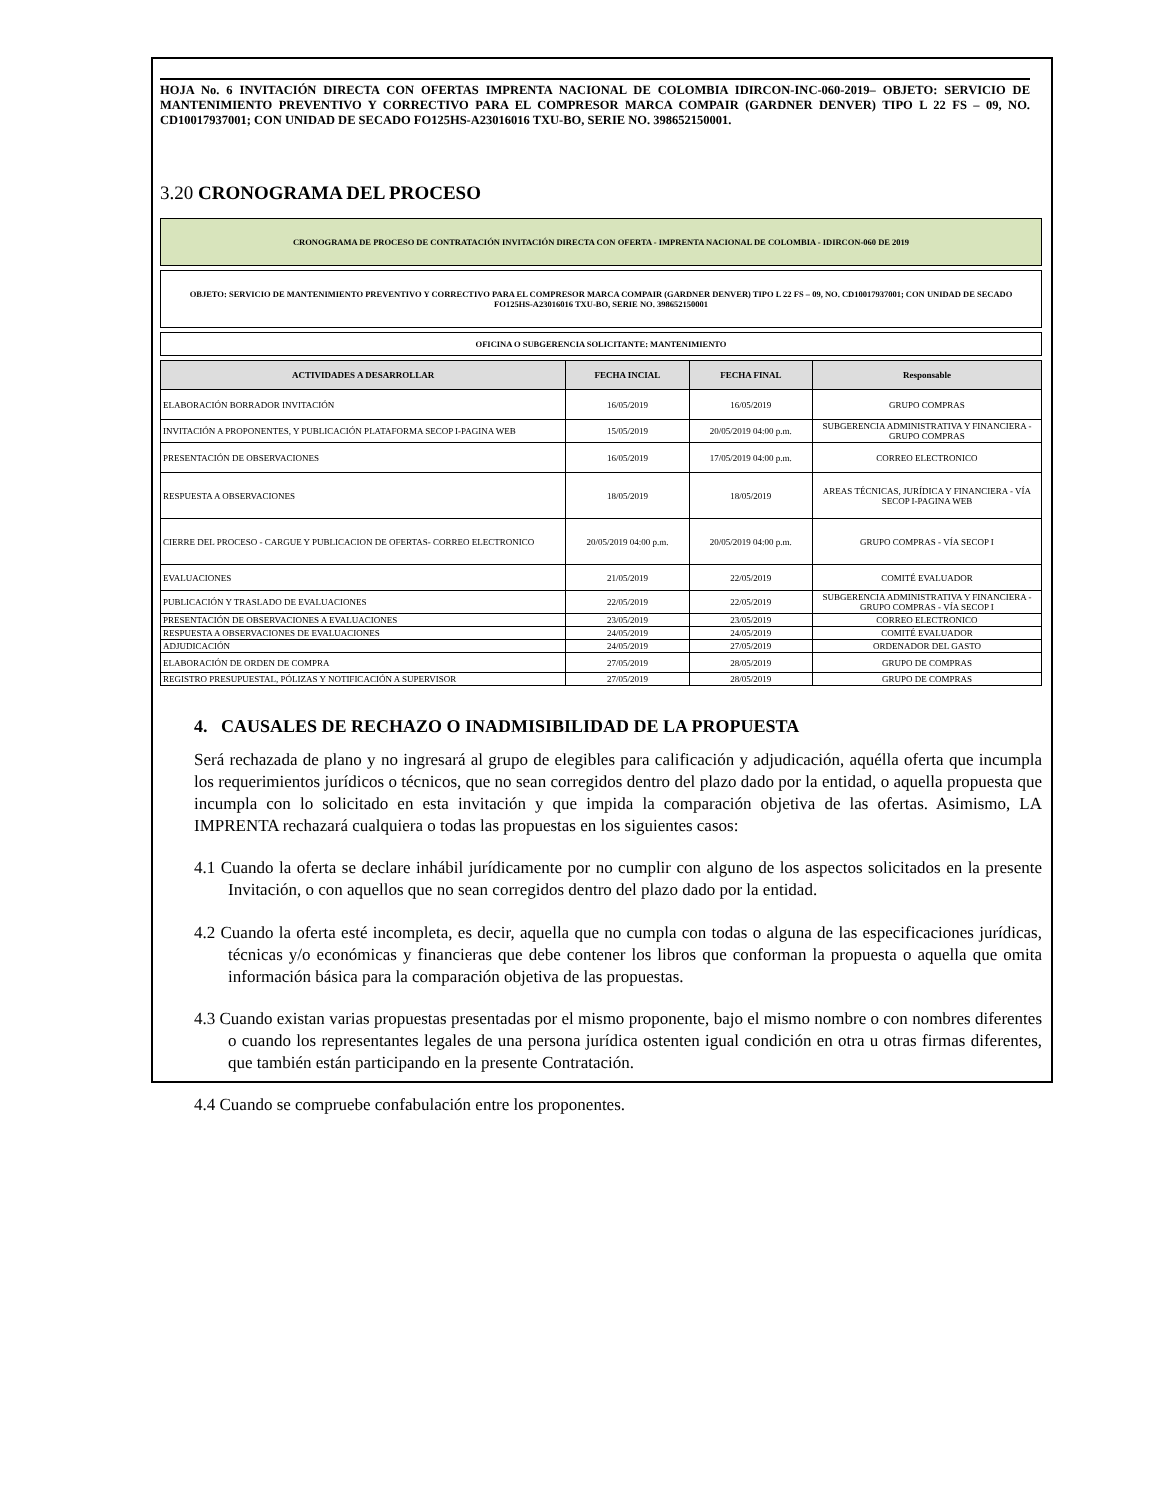HOJA No. 6 INVITACIÓN DIRECTA CON OFERTAS IMPRENTA NACIONAL DE COLOMBIA IDIRCON-INC-060-2019– OBJETO: SERVICIO DE MANTENIMIENTO PREVENTIVO Y CORRECTIVO PARA EL COMPRESOR MARCA COMPAIR (GARDNER DENVER) TIPO L 22 FS – 09, NO. CD10017937001; CON UNIDAD DE SECADO FO125HS-A23016016 TXU-BO, SERIE NO. 398652150001.
3.20 CRONOGRAMA DEL PROCESO
CRONOGRAMA DE PROCESO DE CONTRATACIÓN INVITACIÓN DIRECTA CON OFERTA - IMPRENTA NACIONAL DE COLOMBIA - IDIRCON-060 DE 2019
OBJETO: SERVICIO DE MANTENIMIENTO PREVENTIVO Y CORRECTIVO PARA EL COMPRESOR MARCA COMPAIR (GARDNER DENVER) TIPO L 22 FS – 09, NO. CD10017937001; CON UNIDAD DE SECADO FO125HS-A23016016 TXU-BO, SERIE NO. 398652150001
OFICINA O SUBGERENCIA SOLICITANTE: MANTENIMIENTO
| ACTIVIDADES A DESARROLLAR | FECHA INCIAL | FECHA FINAL | Responsable |
| --- | --- | --- | --- |
| ELABORACIÓN BORRADOR INVITACIÓN | 16/05/2019 | 16/05/2019 | GRUPO COMPRAS |
| INVITACIÓN A PROPONENTES, Y PUBLICACIÓN PLATAFORMA SECOP I-PAGINA WEB | 15/05/2019 | 20/05/2019 04:00 p.m. | SUBGERENCIA ADMINISTRATIVA Y FINANCIERA - GRUPO COMPRAS |
| PRESENTACIÓN DE OBSERVACIONES | 16/05/2019 | 17/05/2019 04:00 p.m. | CORREO ELECTRONICO |
| RESPUESTA A OBSERVACIONES | 18/05/2019 | 18/05/2019 | AREAS TÉCNICAS, JURÍDICA Y FINANCIERA - VÍA SECOP I-PAGINA WEB |
| CIERRE DEL PROCESO - CARGUE Y PUBLICACION DE OFERTAS- CORREO ELECTRONICO | 20/05/2019 04:00 p.m. | 20/05/2019 04:00 p.m. | GRUPO COMPRAS - VÍA SECOP I |
| EVALUACIONES | 21/05/2019 | 22/05/2019 | COMITÉ EVALUADOR |
| PUBLICACIÓN Y TRASLADO DE EVALUACIONES | 22/05/2019 | 22/05/2019 | SUBGERENCIA ADMINISTRATIVA Y FINANCIERA - GRUPO COMPRAS - VÍA SECOP I |
| PRESENTACIÓN DE OBSERVACIONES A EVALUACIONES | 23/05/2019 | 23/05/2019 | CORREO ELECTRONICO |
| RESPUESTA A OBSERVACIONES DE EVALUACIONES | 24/05/2019 | 24/05/2019 | COMITÉ EVALUADOR |
| ADJUDICACIÓN | 24/05/2019 | 27/05/2019 | ORDENADOR DEL GASTO |
| ELABORACIÓN DE ORDEN DE COMPRA | 27/05/2019 | 28/05/2019 | GRUPO DE COMPRAS |
| REGISTRO PRESUPUESTAL, PÓLIZAS Y NOTIFICACIÓN A SUPERVISOR | 27/05/2019 | 28/05/2019 | GRUPO DE COMPRAS |
4. CAUSALES DE RECHAZO O INADMISIBILIDAD DE LA PROPUESTA
Será rechazada de plano y no ingresará al grupo de elegibles para calificación y adjudicación, aquélla oferta que incumpla los requerimientos jurídicos o técnicos, que no sean corregidos dentro del plazo dado por la entidad, o aquella propuesta que incumpla con lo solicitado en esta invitación y que impida la comparación objetiva de las ofertas. Asimismo, LA IMPRENTA rechazará cualquiera o todas las propuestas en los siguientes casos:
4.1 Cuando la oferta se declare inhábil jurídicamente por no cumplir con alguno de los aspectos solicitados en la presente Invitación, o con aquellos que no sean corregidos dentro del plazo dado por la entidad.
4.2 Cuando la oferta esté incompleta, es decir, aquella que no cumpla con todas o alguna de las especificaciones jurídicas, técnicas y/o económicas y financieras que debe contener los libros que conforman la propuesta o aquella que omita información básica para la comparación objetiva de las propuestas.
4.3 Cuando existan varias propuestas presentadas por el mismo proponente, bajo el mismo nombre o con nombres diferentes o cuando los representantes legales de una persona jurídica ostenten igual condición en otra u otras firmas diferentes, que también están participando en la presente Contratación.
4.4 Cuando se compruebe confabulación entre los proponentes.